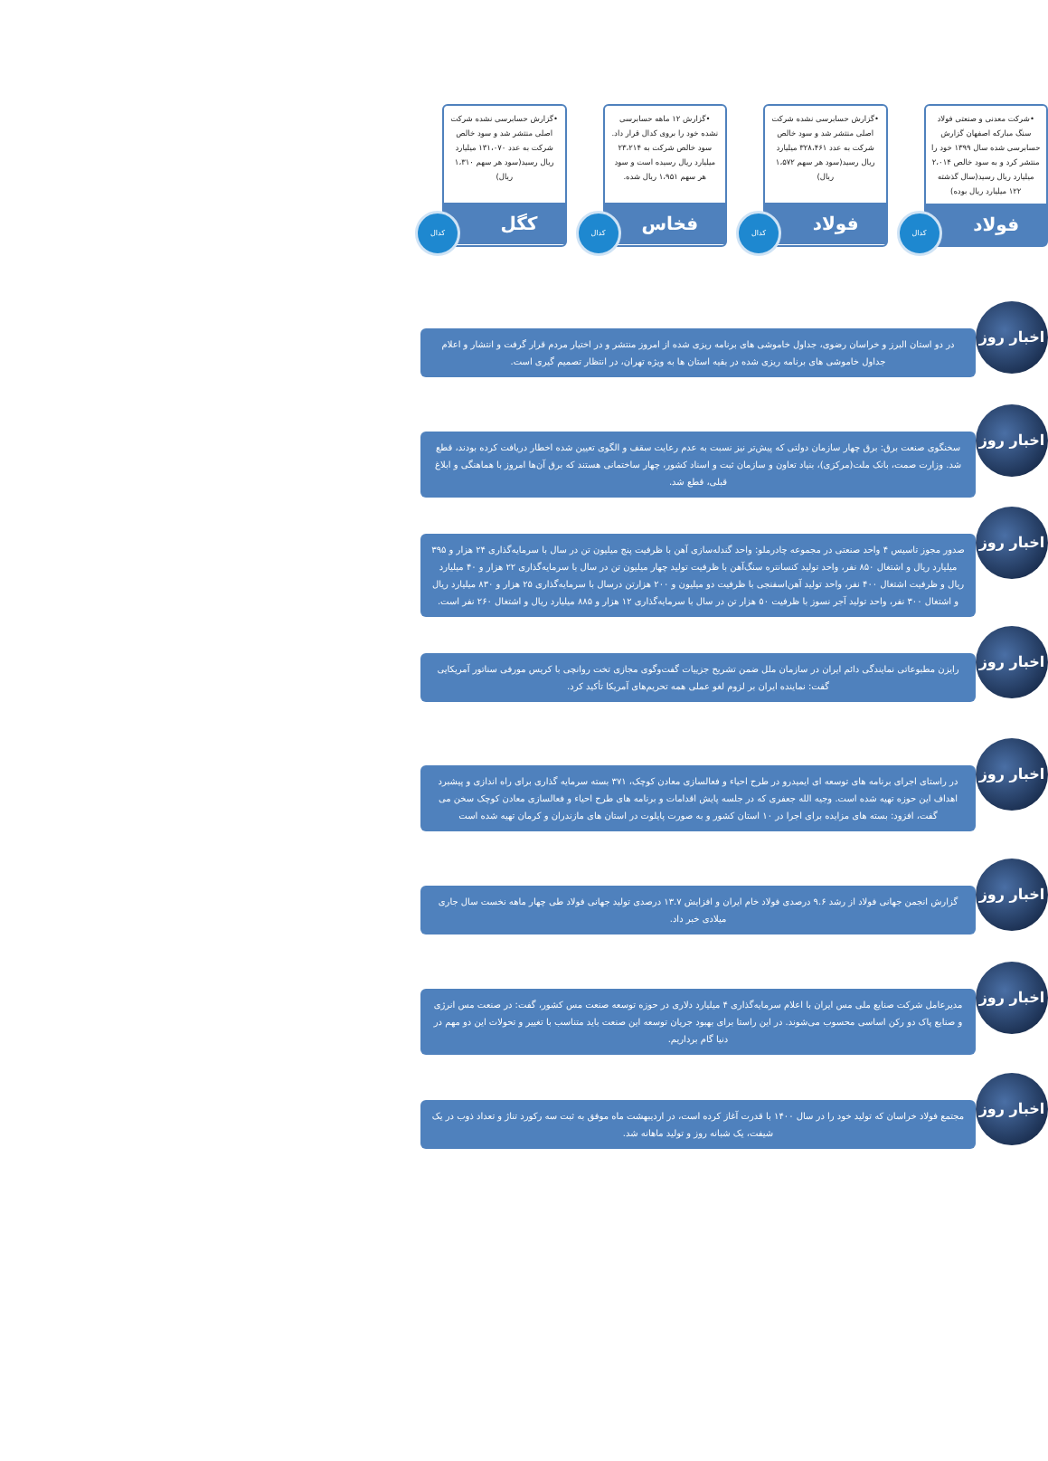•شرکت معدنی و صنعتی فولاد سنگ مبارکه اصفهان گزارش حسابرسی شده سال ۱۳۹۹ خود را منتشر کرد و به سود خالص ۲،۰۱۴ میلیارد ریال رسید(سال گذشته ۱۲۲ میلیارد ریال بوده)
فولاد
کدال
•گزارش حسابرسی نشده شرکت اصلی منتشر شد و سود خالص شرکت به عدد ۳۲۸،۴۶۱ میلیارد ریال رسید(سود هر سهم ۱،۵۷۲ ریال)
فولاد
کدال
•گزارش ۱۲ ماهه حسابرسی نشده خود را بروی کدال قرار داد. سود خالص شرکت به ۲۳،۲۱۴ میلیارد ریال رسیده است و سود هر سهم ۱،۹۵۱ ریال شده.
فخاس
کدال
•گزارش حسابرسی نشده شرکت اصلی منتشر شد و سود خالص شرکت به عدد ۱۳۱،۰۷۰ میلیارد ریال رسید(سود هر سهم ۱،۳۱۰ ریال)
کگل
کدال
در دو استان البرز و خراسان رضوی، جداول خاموشی های برنامه ریزی شده از امروز منتشر و در اختیار مردم قرار گرفت و انتشار و اعلام جداول خاموشی های برنامه ریزی شده در بقیه استان ها به ویژه تهران، در انتظار تصمیم گیری است.
اخبار روز
سخنگوی صنعت برق: برق چهار سازمان دولتی که پیش‌تر نیز نسبت به عدم رعایت سقف و الگوی تعیین شده اخطار دریافت کرده بودند، قطع شد. وزارت صمت، بانک ملت(مرکزی)، بنیاد تعاون و سازمان ثبت و اسناد کشور، چهار ساختمانی هستند که برق آن‌ها امروز با هماهنگی و ابلاغ قبلی، قطع شد.
اخبار روز
صدور مجوز تاسیس ۴ واحد صنعتی در مجموعه چادرملو: واحد گندله‌سازی آهن با ظرفیت پنج میلیون تن در سال با سرمایه‌گذاری ۲۴ هزار و ۳۹۵ میلیارد ریال و اشتغال ۸۵۰ نفر، واحد تولید کنسانتره سنگ‌آهن با ظرفیت تولید چهار میلیون تن در سال با سرمایه‌گذاری ۲۲ هزار و ۴۰ میلیارد ریال و ظرفیت اشتغال ۴۰۰ نفر، واحد تولید آهن‌اسفنجی با ظرفیت دو میلیون و ۲۰۰ هزارتن درسال با سرمایه‌گذاری ۲۵ هزار و ۸۳۰ میلیارد ریال و اشتغال ۳۰۰ نفر، واحد تولید آجر نسوز با ظرفیت ۵۰ هزار تن در سال با سرمایه‌گذاری ۱۲ هزار و ۸۸۵ میلیارد ریال و اشتغال ۲۶۰ نفر است.
اخبار روز
رایزن مطبوعاتی نمایندگی دائم ایران در سازمان ملل ضمن تشریح جزییات گفت‌وگوی مجازی تخت روانچی با کریس مورفی سناتور آمریکایی گفت: نماینده ایران بر لزوم لغو عملی همه تحریم‌های آمریکا تأکید کرد.
اخبار روز
در راستای اجرای برنامه های توسعه ای ایمیدرو در طرح احیاء و فعالسازی معادن کوچک، ۳۷۱ بسته سرمایه گذاری برای راه اندازی و پیشبرد اهداف این حوزه تهیه شده است. وجیه الله جعفری که در جلسه پایش اقدامات و برنامه های طرح احیاء و فعالسازی معادن کوچک سخن می گفت، افزود: بسته های مزایده برای اجرا در ۱۰ استان کشور و به صورت پایلوت در استان های مازندران و کرمان تهیه شده است
اخبار روز
گزارش انجمن جهانی فولاد از رشد ۹.۶ درصدی فولاد خام ایران و افزایش ۱۳.۷ درصدی تولید جهانی فولاد طی چهار ماهه نخست سال جاری میلادی خبر داد.
اخبار روز
مدیرعامل شرکت صنایع ملی مس ایران با اعلام سرمایه‌گذاری ۴ میلیارد دلاری در حوزه توسعه صنعت مس کشور، گفت: در صنعت مس انرژی و صنایع پاک دو رکن اساسی محسوب می‌شوند. در این راستا برای بهبود جریان توسعه این صنعت باید متناسب با تغییر و تحولات این دو مهم در دنیا گام برداریم.
اخبار روز
مجتمع فولاد خراسان که تولید خود را در سال ۱۴۰۰ با قدرت آغاز کرده است، در اردیبهشت ماه موفق به ثبت سه رکورد تناژ و تعداد ذوب در یک شیفت، یک شبانه روز و تولید ماهانه شد.
اخبار روز